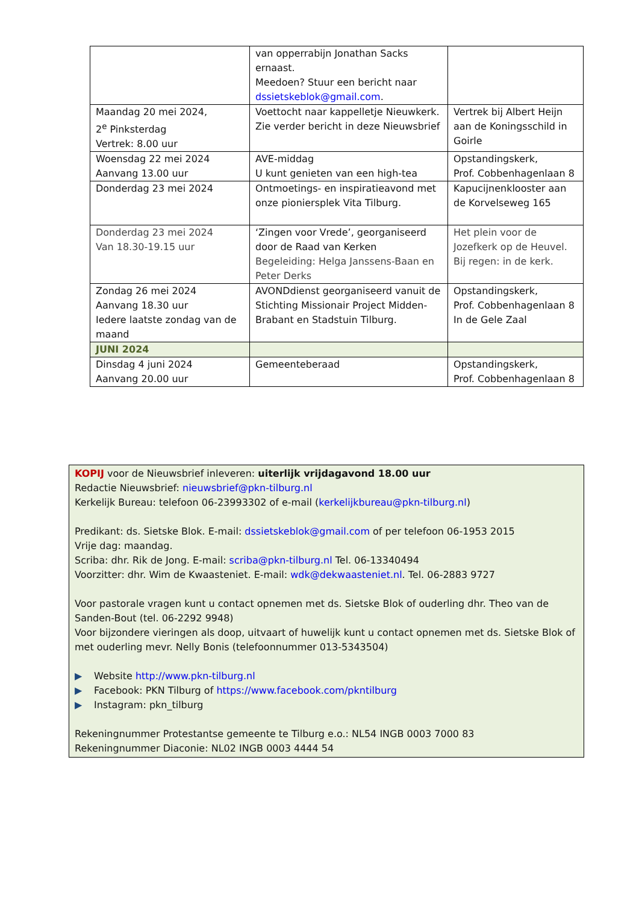| | van opperrabijn Jonathan Sacks ernaast. Meedoen? Stuur een bericht naar dssietskeblok@gmail.com . | |
| Maandag 20 mei 2024, 2<sup>e</sup> Pinksterdag Vertrek: 8.00 uur | Voettocht naar kappelletje Nieuwkerk. Zie verder bericht in deze Nieuwsbrief | Vertrek bij Albert Heijn aan de Koningsschild in Goirle |
| Woensdag 22 mei 2024 Aanvang 13.00 uur | AVE-middag U kunt genieten van een high-tea | Opstandingskerk, Prof. Cobbenhagenlaan 8 |
| Donderdag 23 mei 2024 | Ontmoetings- en inspiratieavond met onze pioniersplek Vita Tilburg. | Kapucijnenklooster aan de Korvelseweg 165 |
| Donderdag 23 mei 2024 Van 18.30-19.15 uur | ‘Zingen voor Vrede’, georganiseerd door de Raad van Kerken Begeleiding: Helga Janssens-Baan en Peter Derks | Het plein voor de Jozefkerk op de Heuvel. Bij regen: in de kerk. |
| Zondag 26 mei 2024 Aanvang 18.30 uur Iedere laatste zondag van de maand | AVONDdienst georganiseerd vanuit de Stichting Missionair Project Midden-Brabant en Stadstuin Tilburg. | Opstandingskerk, Prof. Cobbenhagenlaan 8 In de Gele Zaal |
| JUNI 2024 | | |
| Dinsdag 4 juni 2024 Aanvang 20.00 uur | Gemeenteberaad | Opstandingskerk, Prof. Cobbenhagenlaan 8 |
KOPIJ voor de Nieuwsbrief inleveren: uiterlijk vrijdagavond 18.00 uur
Redactie Nieuwsbrief: nieuwsbrief@pkn-tilburg.nl
Kerkelijk Bureau: telefoon 06-23993302 of e-mail (kerkelijkbureau@pkn-tilburg.nl)
Predikant: ds. Sietske Blok. E-mail: dssietskeblok@gmail.com of per telefoon 06-1953 2015
Vrije dag: maandag.
Scriba: dhr. Rik de Jong. E-mail: scriba@pkn-tilburg.nl Tel. 06-13340494
Voorzitter: dhr. Wim de Kwaasteniet. E-mail: wdk@dekwaasteniet.nl. Tel. 06-2883 9727
Voor pastorale vragen kunt u contact opnemen met ds. Sietske Blok of ouderling dhr. Theo van de Sanden-Bout (tel. 06-2292 9948)
Voor bijzondere vieringen als doop, uitvaart of huwelijk kunt u contact opnemen met ds. Sietske Blok of met ouderling mevr. Nelly Bonis (telefoonnummer 013-5343504)
▶ Website http://www.pkn-tilburg.nl
▶ Facebook: PKN Tilburg of https://www.facebook.com/pkntilburg
▶ Instagram: pkn_tilburg
Rekeningnummer Protestantse gemeente te Tilburg e.o.: NL54 INGB 0003 7000 83
Rekeningnummer Diaconie: NL02 INGB 0003 4444 54